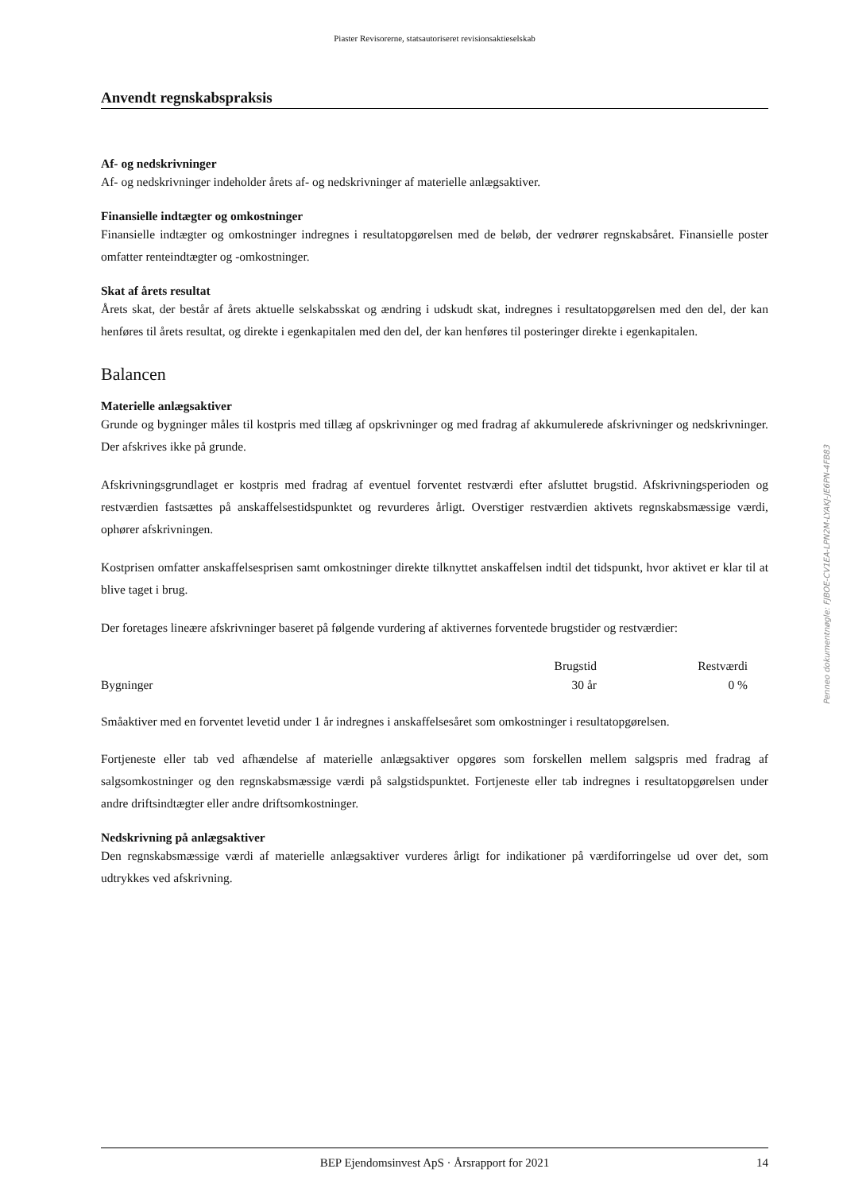Piaster Revisorerne, statsautoriseret revisionsaktieselskab
Anvendt regnskabspraksis
Af- og nedskrivninger
Af- og nedskrivninger indeholder årets af- og nedskrivninger af materielle anlægsaktiver.
Finansielle indtægter og omkostninger
Finansielle indtægter og omkostninger indregnes i resultatopgørelsen med de beløb, der vedrører regnskabsåret. Finansielle poster omfatter renteindtægter og -omkostninger.
Skat af årets resultat
Årets skat, der består af årets aktuelle selskabsskat og ændring i udskudt skat, indregnes i resultatopgørelsen med den del, der kan henføres til årets resultat, og direkte i egenkapitalen med den del, der kan henføres til posteringer direkte i egenkapitalen.
Balancen
Materielle anlægsaktiver
Grunde og bygninger måles til kostpris med tillæg af opskrivninger og med fradrag af akkumulerede afskrivninger og nedskrivninger. Der afskrives ikke på grunde.
Afskrivningsgrundlaget er kostpris med fradrag af eventuel forventet restværdi efter afsluttet brugstid. Afskrivningsperioden og restværdien fastsættes på anskaffelsestidspunktet og revurderes årligt. Overstiger restværdien aktivets regnskabsmæssige værdi, ophører afskrivningen.
Kostprisen omfatter anskaffelsesprisen samt omkostninger direkte tilknyttet anskaffelsen indtil det tidspunkt, hvor aktivet er klar til at blive taget i brug.
Der foretages lineære afskrivninger baseret på følgende vurdering af aktivernes forventede brugstider og restværdier:
| | Brugstid | Restværdi |
| --- | --- | --- |
| Bygninger | 30 år | 0 % |
Småaktiver med en forventet levetid under 1 år indregnes i anskaffelsesåret som omkostninger i resultatopgørelsen.
Fortjeneste eller tab ved afhændelse af materielle anlægsaktiver opgøres som forskellen mellem salgspris med fradrag af salgsomkostninger og den regnskabsmæssige værdi på salgstidspunktet. Fortjeneste eller tab indregnes i resultatopgørelsen under andre driftsindtægter eller andre driftsomkostninger.
Nedskrivning på anlægsaktiver
Den regnskabsmæssige værdi af materielle anlægsaktiver vurderes årligt for indikationer på værdiforringelse ud over det, som udtrykkes ved afskrivning.
BEP Ejendomsinvest ApS · Årsrapport for 2021 14
Penneo dokumentnøgle: FJBOE-CV1EA-LPN2M-LYAKJ-JE6PN-4FB83